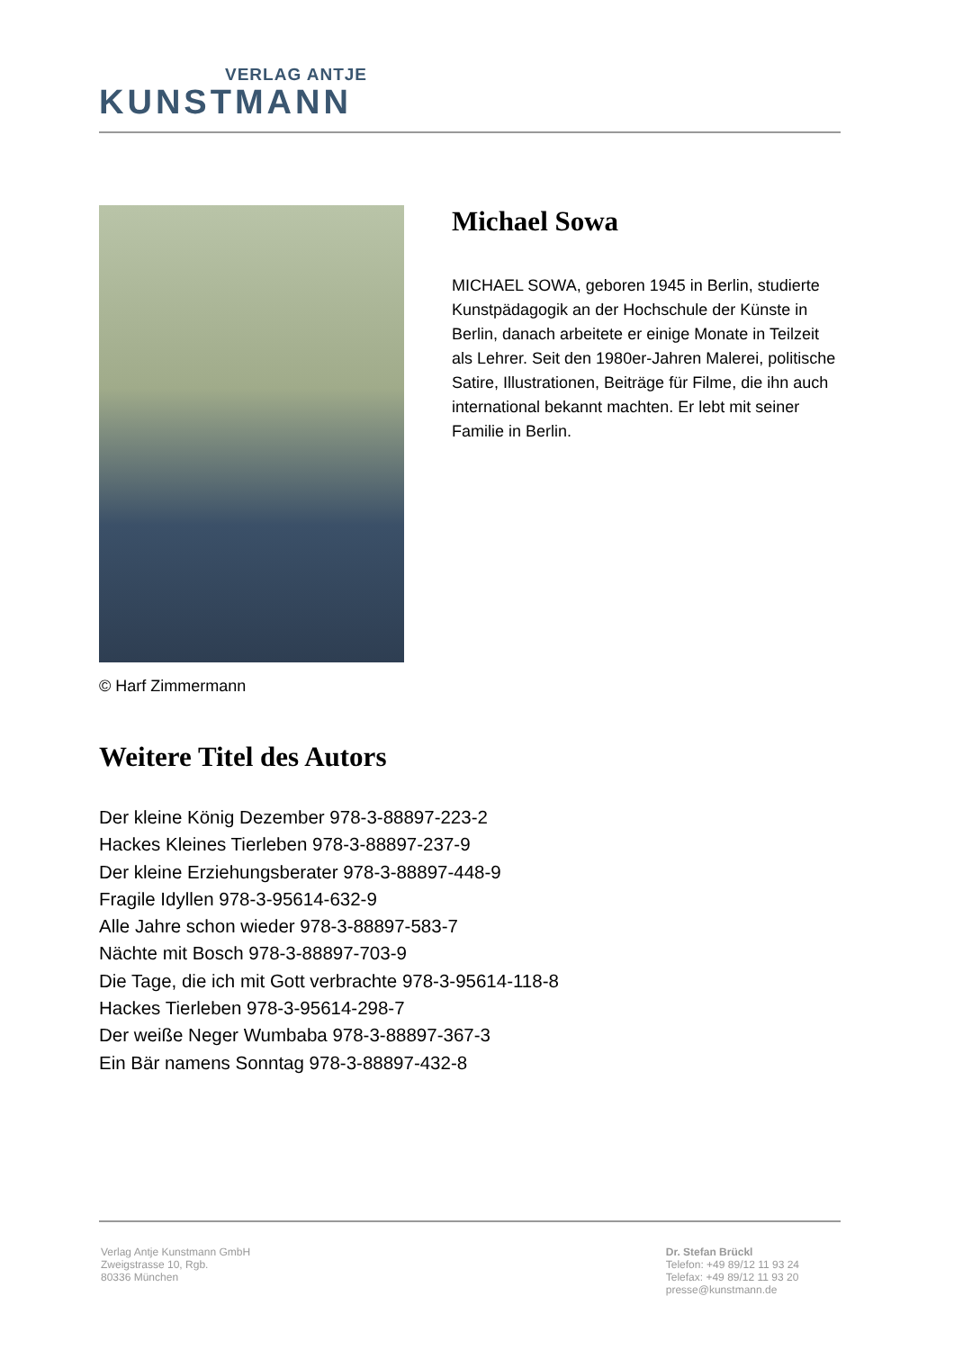VERLAG ANTJE
KUNSTMANN
© Harf Zimmermann
Michael Sowa
MICHAEL SOWA, geboren 1945 in Berlin, studierte Kunstpädagogik an der Hochschule der Künste in Berlin, danach arbeitete er einige Monate in Teilzeit als Lehrer. Seit den 1980er-Jahren Malerei, politische Satire, Illustrationen, Beiträge für Filme, die ihn auch international bekannt machten. Er lebt mit seiner Familie in Berlin.
Weitere Titel des Autors
Der kleine König Dezember 978-3-88897-223-2
Hackes Kleines Tierleben 978-3-88897-237-9
Der kleine Erziehungsberater 978-3-88897-448-9
Fragile Idyllen 978-3-95614-632-9
Alle Jahre schon wieder 978-3-88897-583-7
Nächte mit Bosch 978-3-88897-703-9
Die Tage, die ich mit Gott verbrachte 978-3-95614-118-8
Hackes Tierleben 978-3-95614-298-7
Der weiße Neger Wumbaba 978-3-88897-367-3
Ein Bär namens Sonntag 978-3-88897-432-8
Verlag Antje Kunstmann GmbH
Zweigstrasse 10, Rgb.
80336 München
Dr. Stefan Brückl
Telefon: +49 89/12 11 93 24
Telefax: +49 89/12 11 93 20
presse@kunstmann.de